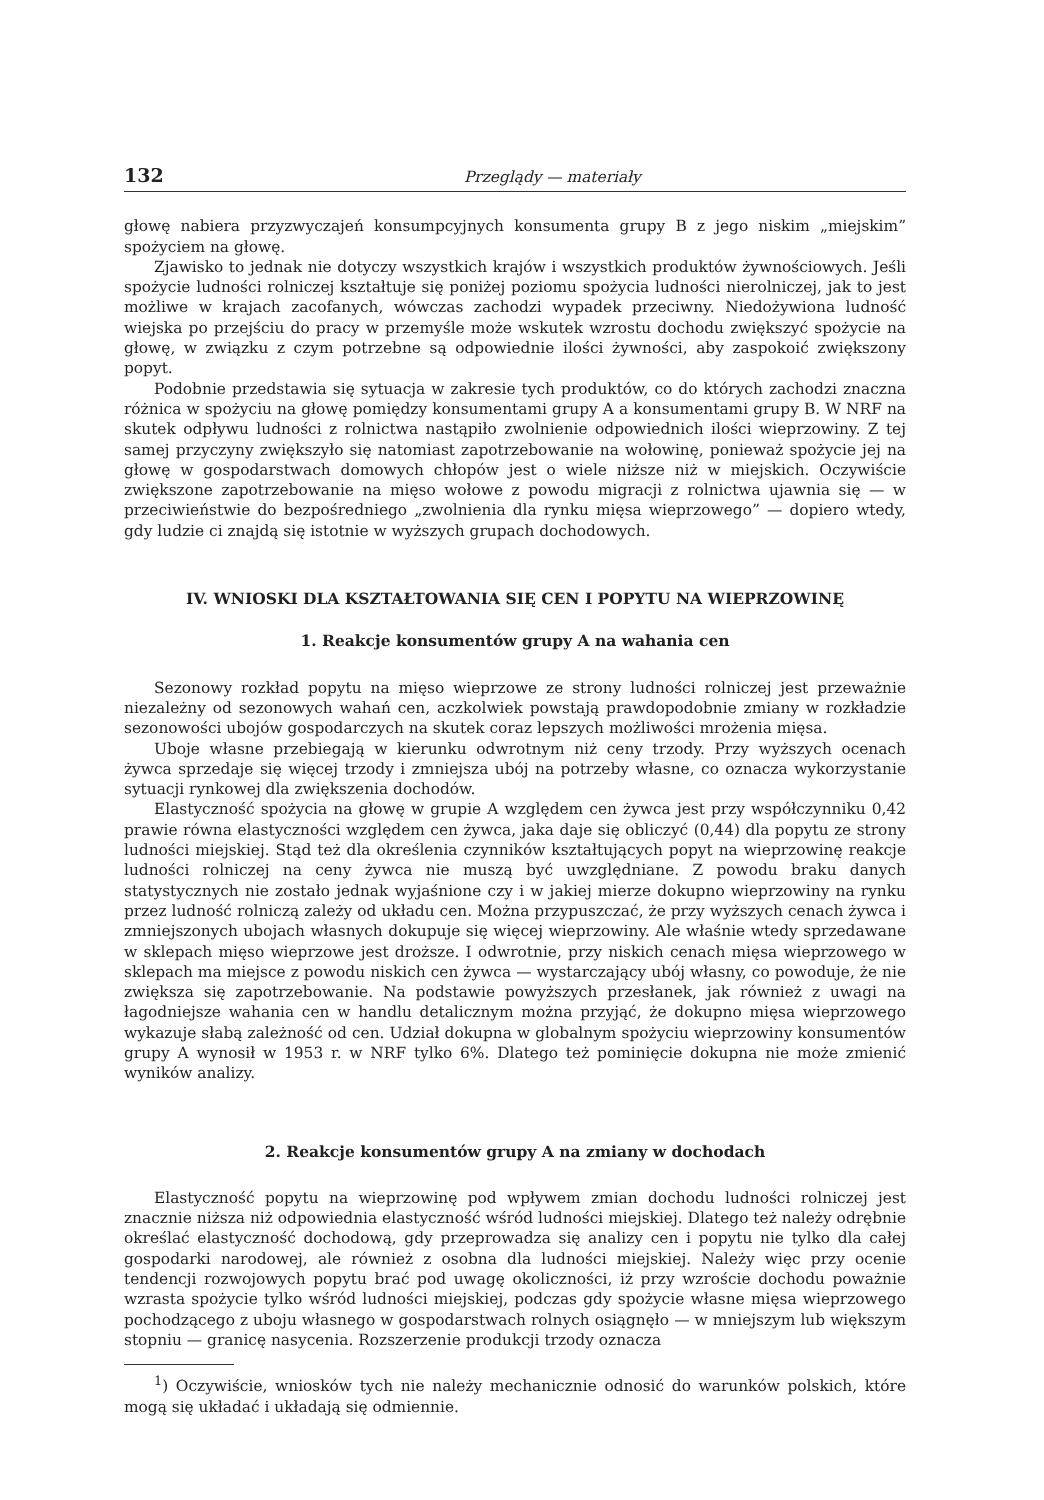132 Przeglądy — materiały
głowę nabiera przyzwyczajeń konsumpcyjnych konsumenta grupy B z jego niskim „miejskim” spożyciem na głowę.
Zjawisko to jednak nie dotyczy wszystkich krajów i wszystkich produktów żywnościowych. Jeśli spożycie ludności rolniczej kształtuje się poniżej poziomu spożycia ludności nierolniczej, jak to jest możliwe w krajach zacofanych, wówczas zachodzi wypadek przeciwny. Niedożywiona ludność wiejska po przejściu do pracy w przemyśle może wskutek wzrostu dochodu zwiększyć spożycie na głowę, w związku z czym potrzebne są odpowiednie ilości żywności, aby zaspokoić zwiększony popyt.
Podobnie przedstawia się sytuacja w zakresie tych produktów, co do których zachodzi znaczna różnica w spożyciu na głowę pomiędzy konsumentami grupy A a konsumentami grupy B. W NRF na skutek odpływu ludności z rolnictwa nastąpiło zwolnienie odpowiednich ilości wieprzowiny. Z tej samej przyczyny zwiększyło się natomiast zapotrzebowanie na wołowinę, ponieważ spożycie jej na głowę w gospodarstwach domowych chłopów jest o wiele niższe niż w miejskich. Oczywiście zwiększone zapotrzebowanie na mięso wołowe z powodu migracji z rolnictwa ujawnia się — w przeciwieństwie do bezpośredniego „zwolnienia dla rynku mięsa wieprzowego” — dopiero wtedy, gdy ludzie ci znajdą się istotnie w wyższych grupach dochodowych.
IV. WNIOSKI DLA KSZTAŁTOWANIA SIĘ CEN I POPYTU NA WIEPRZOWINĘ
1. Reakcje konsumentów grupy A na wahania cen
Sezonowy rozkład popytu na mięso wieprzowe ze strony ludności rolniczej jest przeważnie niezależny od sezonowych wahań cen, aczkolwiek powstają prawdopodobnie zmiany w rozkładzie sezonowości ubojów gospodarczych na skutek coraz lepszych możliwości mrożenia mięsa.
Uboje własne przebiegają w kierunku odwrotnym niż ceny trzody. Przy wyższych ocenach żywca sprzedaje się więcej trzody i zmniejsza ubój na potrzeby własne, co oznacza wykorzystanie sytuacji rynkowej dla zwiększenia dochodów.
Elastyczność spożycia na głowę w grupie A względem cen żywca jest przy współczynniku 0,42 prawie równa elastyczności względem cen żywca, jaka daje się obliczyć (0,44) dla popytu ze strony ludności miejskiej. Stąd też dla określenia czynników kształtujących popyt na wieprzowinę reakcje ludności rolniczej na ceny żywca nie muszą być uwzględniane. Z powodu braku danych statystycznych nie zostało jednak wyjaśnione czy i w jakiej mierze dokupno wieprzowiny na rynku przez ludność rolniczą zależy od układu cen. Można przypuszczać, że przy wyższych cenach żywca i zmniejszonych ubojach własnych dokupuje się więcej wieprzowiny. Ale właśnie wtedy sprzedawane w sklepach mięso wieprzowe jest droższe. I odwrotnie, przy niskich cenach mięsa wieprzowego w sklepach ma miejsce z powodu niskich cen żywca — wystarczający ubój własny, co powoduje, że nie zwiększa się zapotrzebowanie. Na podstawie powyższych przesłanek, jak również z uwagi na łagodniejsze wahania cen w handlu detalicznym można przyjąć, że dokupno mięsa wieprzowego wykazuje słabą zależność od cen. Udział dokupna w globalnym spożyciu wieprzowiny konsumentów grupy A wynosił w 1953 r. w NRF tylko 6%. Dlatego też pominięcie dokupna nie może zmienić wyników analizy.
2. Reakcje konsumentów grupy A na zmiany w dochodach
Elastyczność popytu na wieprzowinę pod wpływem zmian dochodu ludności rolniczej jest znacznie niższa niż odpowiednia elastyczność wśród ludności miejskiej. Dlatego też należy odrębnie określać elastyczność dochodową, gdy przeprowadza się analizy cen i popytu nie tylko dla całej gospodarki narodowej, ale również z osobna dla ludności miejskiej. Należy więc przy ocenie tendencji rozwojowych popytu brać pod uwagę okoliczności, iż przy wzroście dochodu poważnie wzrasta spożycie tylko wśród ludności miejskiej, podczas gdy spożycie własne mięsa wieprzowego pochodzącego z uboju własnego w gospodarstwach rolnych osiągnęło — w mniejszym lub większym stopniu — granicę nasycenia. Rozszerzenie produkcji trzody oznacza
<sup>1</sup>) Oczywiście, wniosków tych nie należy mechanicznie odnosić do warunków polskich, które mogą się układać i układają się odmiennie.